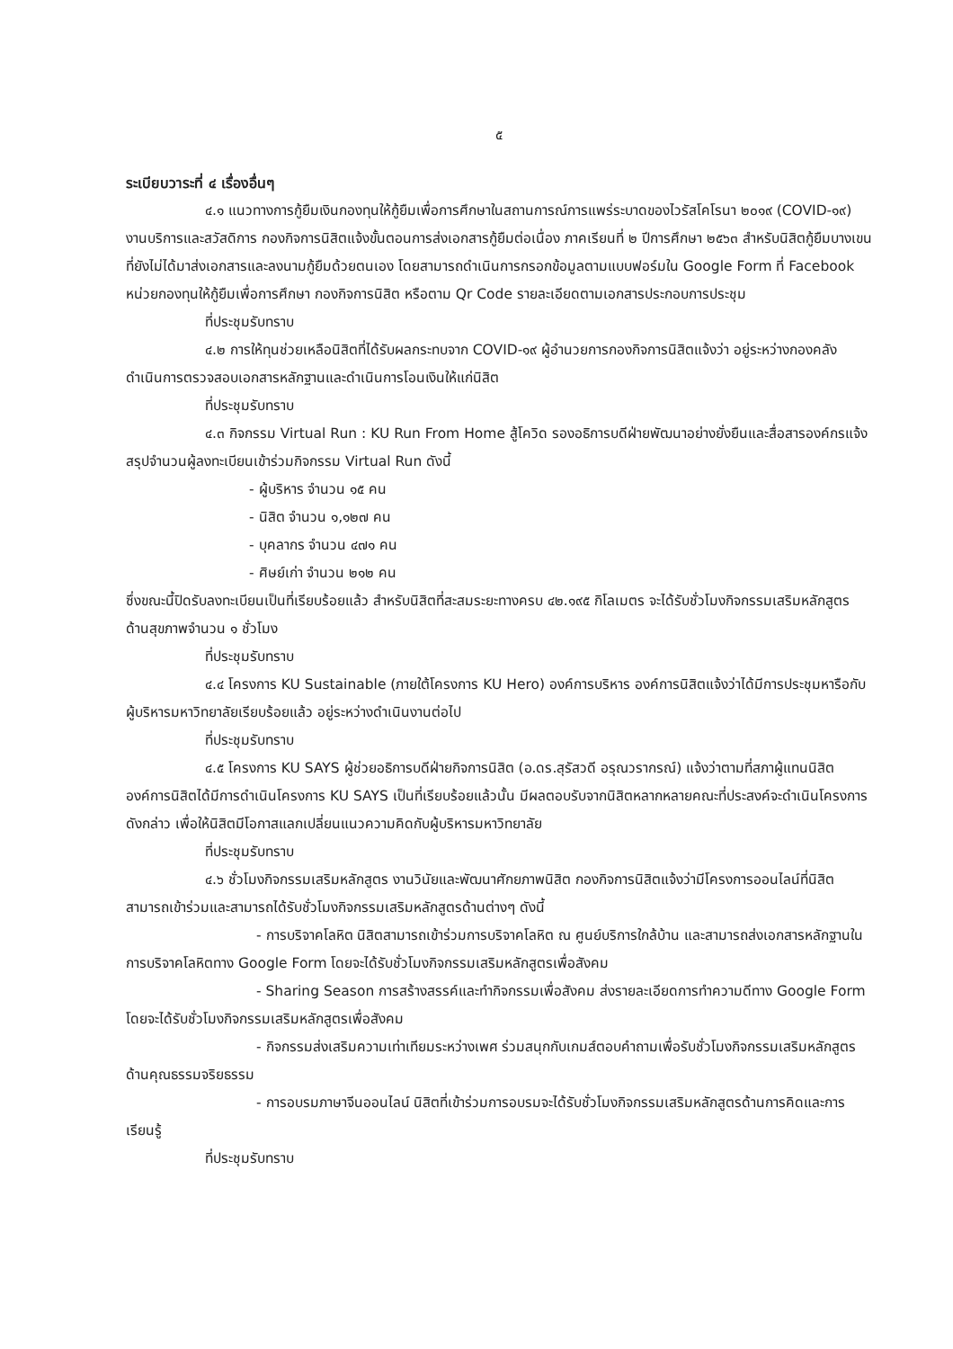๕
ระเบียบวาระที่ ๔ เรื่องอื่นๆ
๔.๑ แนวทางการกู้ยืมเงินกองทุนให้กู้ยืมเพื่อการศึกษาในสถานการณ์การแพร่ระบาดของไวรัสโคโรนา ๒๐๑๙ (COVID-๑๙) งานบริการและสวัสดิการ กองกิจการนิสิตแจ้งขั้นตอนการส่งเอกสารกู้ยืมต่อเนื่อง ภาคเรียนที่ ๒ ปีการศึกษา ๒๕๖๓ สำหรับนิสิตกู้ยืมบางเขน ที่ยังไม่ได้มาส่งเอกสารและลงนามกู้ยืมด้วยตนเอง โดยสามารถดำเนินการกรอกข้อมูลตามแบบฟอร์มใน Google Form ที่ Facebook หน่วยกองทุนให้กู้ยืมเพื่อการศึกษา กองกิจการนิสิต หรือตาม Qr Code รายละเอียดตามเอกสารประกอบการประชุม
ที่ประชุมรับทราบ
๔.๒ การให้ทุนช่วยเหลือนิสิตที่ได้รับผลกระทบจาก COVID-๑๙ ผู้อำนวยการกองกิจการนิสิตแจ้งว่า อยู่ระหว่างกองคลังดำเนินการตรวจสอบเอกสารหลักฐานและดำเนินการโอนเงินให้แก่นิสิต
ที่ประชุมรับทราบ
๔.๓ กิจกรรม Virtual Run : KU Run From Home สู้โควิด รองอธิการบดีฝ่ายพัฒนาอย่างยั่งยืนและสื่อสารองค์กรแจ้งสรุปจำนวนผู้ลงทะเบียนเข้าร่วมกิจกรรม Virtual Run ดังนี้
- ผู้บริหาร จำนวน ๑๕ คน
- นิสิต จำนวน ๑,๑๒๗ คน
- บุคลากร จำนวน ๔๗๑ คน
- ศิษย์เก่า จำนวน ๒๑๒ คน
ซึ่งขณะนี้ปิดรับลงทะเบียนเป็นที่เรียบร้อยแล้ว สำหรับนิสิตที่สะสมระยะทางครบ ๔๒.๑๙๕ กิโลเมตร จะได้รับชั่วโมงกิจกรรมเสริมหลักสูตรด้านสุขภาพจำนวน ๑ ชั่วโมง
ที่ประชุมรับทราบ
๔.๔ โครงการ KU Sustainable (ภายใต้โครงการ KU Hero) องค์การบริหาร องค์การนิสิตแจ้งว่าได้มีการประชุมหารือกับผู้บริหารมหาวิทยาลัยเรียบร้อยแล้ว อยู่ระหว่างดำเนินงานต่อไป
ที่ประชุมรับทราบ
๔.๕ โครงการ KU SAYS ผู้ช่วยอธิการบดีฝ่ายกิจการนิสิต (อ.ดร.สุรัสวดี อรุณวรากรณ์) แจ้งว่าตามที่สภาผู้แทนนิสิต องค์การนิสิตได้มีการดำเนินโครงการ KU SAYS เป็นที่เรียบร้อยแล้วนั้น มีผลตอบรับจากนิสิตหลากหลายคณะที่ประสงค์จะดำเนินโครงการดังกล่าว เพื่อให้นิสิตมีโอกาสแลกเปลี่ยนแนวความคิดกับผู้บริหารมหาวิทยาลัย
ที่ประชุมรับทราบ
๔.๖ ชั่วโมงกิจกรรมเสริมหลักสูตร งานวินัยและพัฒนาศักยภาพนิสิต กองกิจการนิสิตแจ้งว่ามีโครงการออนไลน์ที่นิสิตสามารถเข้าร่วมและสามารถได้รับชั่วโมงกิจกรรมเสริมหลักสูตรด้านต่างๆ ดังนี้
- การบริจาคโลหิต นิสิตสามารถเข้าร่วมการบริจาคโลหิต ณ ศูนย์บริการใกล้บ้าน และสามารถส่งเอกสารหลักฐานในการบริจาคโลหิตทาง Google Form โดยจะได้รับชั่วโมงกิจกรรมเสริมหลักสูตรเพื่อสังคม
- Sharing Season การสร้างสรรค์และทำกิจกรรมเพื่อสังคม ส่งรายละเอียดการทำความดีทาง Google Form โดยจะได้รับชั่วโมงกิจกรรมเสริมหลักสูตรเพื่อสังคม
- กิจกรรมส่งเสริมความเท่าเทียมระหว่างเพศ ร่วมสนุกกับเกมส์ตอบคำถามเพื่อรับชั่วโมงกิจกรรมเสริมหลักสูตรด้านคุณธรรมจริยธรรม
- การอบรมภาษาจีนออนไลน์ นิสิตที่เข้าร่วมการอบรมจะได้รับชั่วโมงกิจกรรมเสริมหลักสูตรด้านการคิดและการเรียนรู้
ที่ประชุมรับทราบ